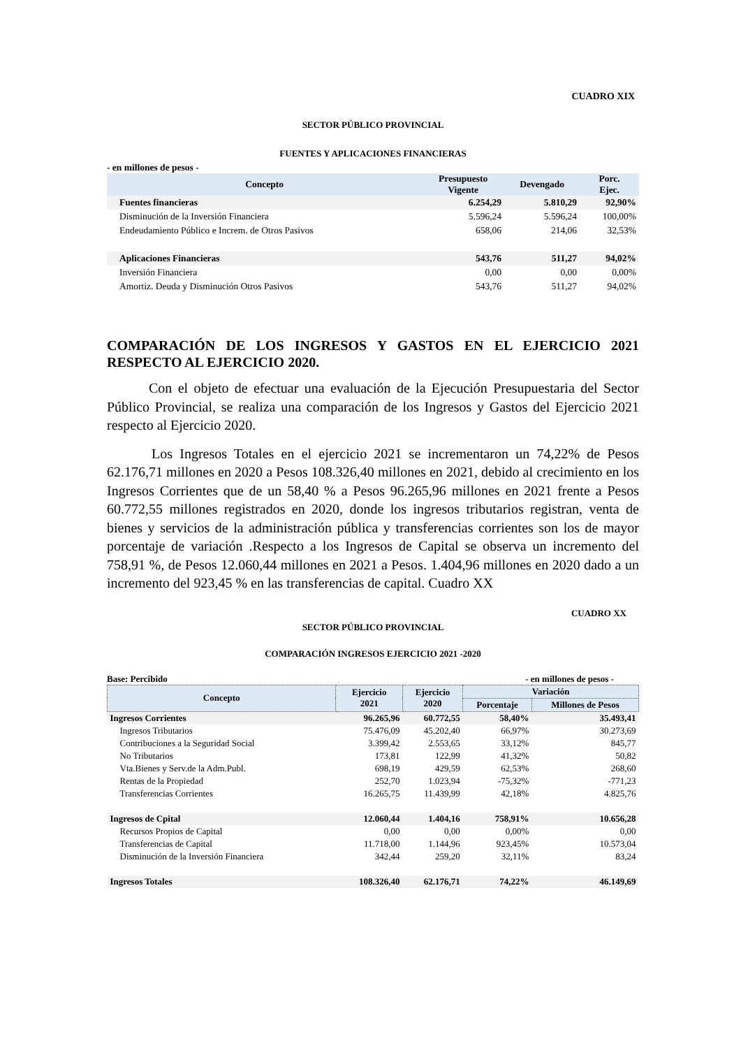CUADRO XIX
SECTOR PÚBLICO PROVINCIAL
FUENTES Y APLICACIONES FINANCIERAS
- en millones de pesos -
| Concepto | Presupuesto Vigente | Devengado | Porc. Ejec. |
| --- | --- | --- | --- |
| Fuentes financieras | 6.254,29 | 5.810,29 | 92,90% |
| Disminución de la Inversión Financiera | 5.596,24 | 5.596,24 | 100,00% |
| Endeudamiento Público e Increm. de Otros Pasivos | 658,06 | 214,06 | 32,53% |
| Aplicaciones Financieras | 543,76 | 511,27 | 94,02% |
| Inversión Financiera | 0,00 | 0,00 | 0,00% |
| Amortiz. Deuda y Disminución Otros Pasivos | 543,76 | 511,27 | 94,02% |
COMPARACIÓN DE LOS INGRESOS Y GASTOS EN EL EJERCICIO 2021 RESPECTO AL EJERCICIO 2020.
Con el objeto de efectuar una evaluación de la Ejecución Presupuestaria del Sector Público Provincial, se realiza una comparación de los Ingresos y Gastos del Ejercicio 2021 respecto al Ejercicio 2020.
Los Ingresos Totales en el ejercicio 2021 se incrementaron un 74,22% de Pesos 62.176,71 millones en 2020 a Pesos 108.326,40 millones en 2021, debido al crecimiento en los Ingresos Corrientes que de un 58,40 % a Pesos 96.265,96 millones en 2021 frente a Pesos 60.772,55 millones registrados en 2020, donde los ingresos tributarios registran, venta de bienes y servicios de la administración pública y transferencias corrientes son los de mayor porcentaje de variación .Respecto a los Ingresos de Capital se observa un incremento del 758,91 %, de Pesos 12.060,44 millones en 2021 a Pesos. 1.404,96 millones en 2020 dado a un incremento del 923,45 % en las transferencias de capital. Cuadro XX
CUADRO XX
SECTOR PÚBLICO PROVINCIAL
COMPARACIÓN INGRESOS EJERCICIO 2021 -2020
Base: Percibido - en millones de pesos -
| Concepto | Ejercicio 2021 | Ejercicio 2020 | Variación | |
| --- | --- | --- | --- | --- |
| | | | Porcentaje | Millones de Pesos |
| Ingresos Corrientes | 96.265,96 | 60.772,55 | 58,40% | 35.493,41 |
| Ingresos Tributarios | 75.476,09 | 45.202,40 | 66,97% | 30.273,69 |
| Contribuciones a la Seguridad Social | 3.399,42 | 2.553,65 | 33,12% | 845,77 |
| No Tributarios | 173,81 | 122,99 | 41,32% | 50,82 |
| Vta.Bienes y Serv.de la Adm.Publ. | 698,19 | 429,59 | 62,53% | 268,60 |
| Rentas de la Propiedad | 252,70 | 1.023,94 | -75,32% | -771,23 |
| Transferencias Corrientes | 16.265,75 | 11.439,99 | 42,18% | 4.825,76 |
| Ingresos de Cpital | 12.060,44 | 1.404,16 | 758,91% | 10.656,28 |
| Recursos Propios de Capital | 0,00 | 0,00 | 0,00% | 0,00 |
| Transferencias de Capital | 11.718,00 | 1.144,96 | 923,45% | 10.573,04 |
| Disminución de la Inversión Financiera | 342,44 | 259,20 | 32,11% | 83,24 |
| Ingresos Totales | 108.326,40 | 62.176,71 | 74,22% | 46.149,69 |